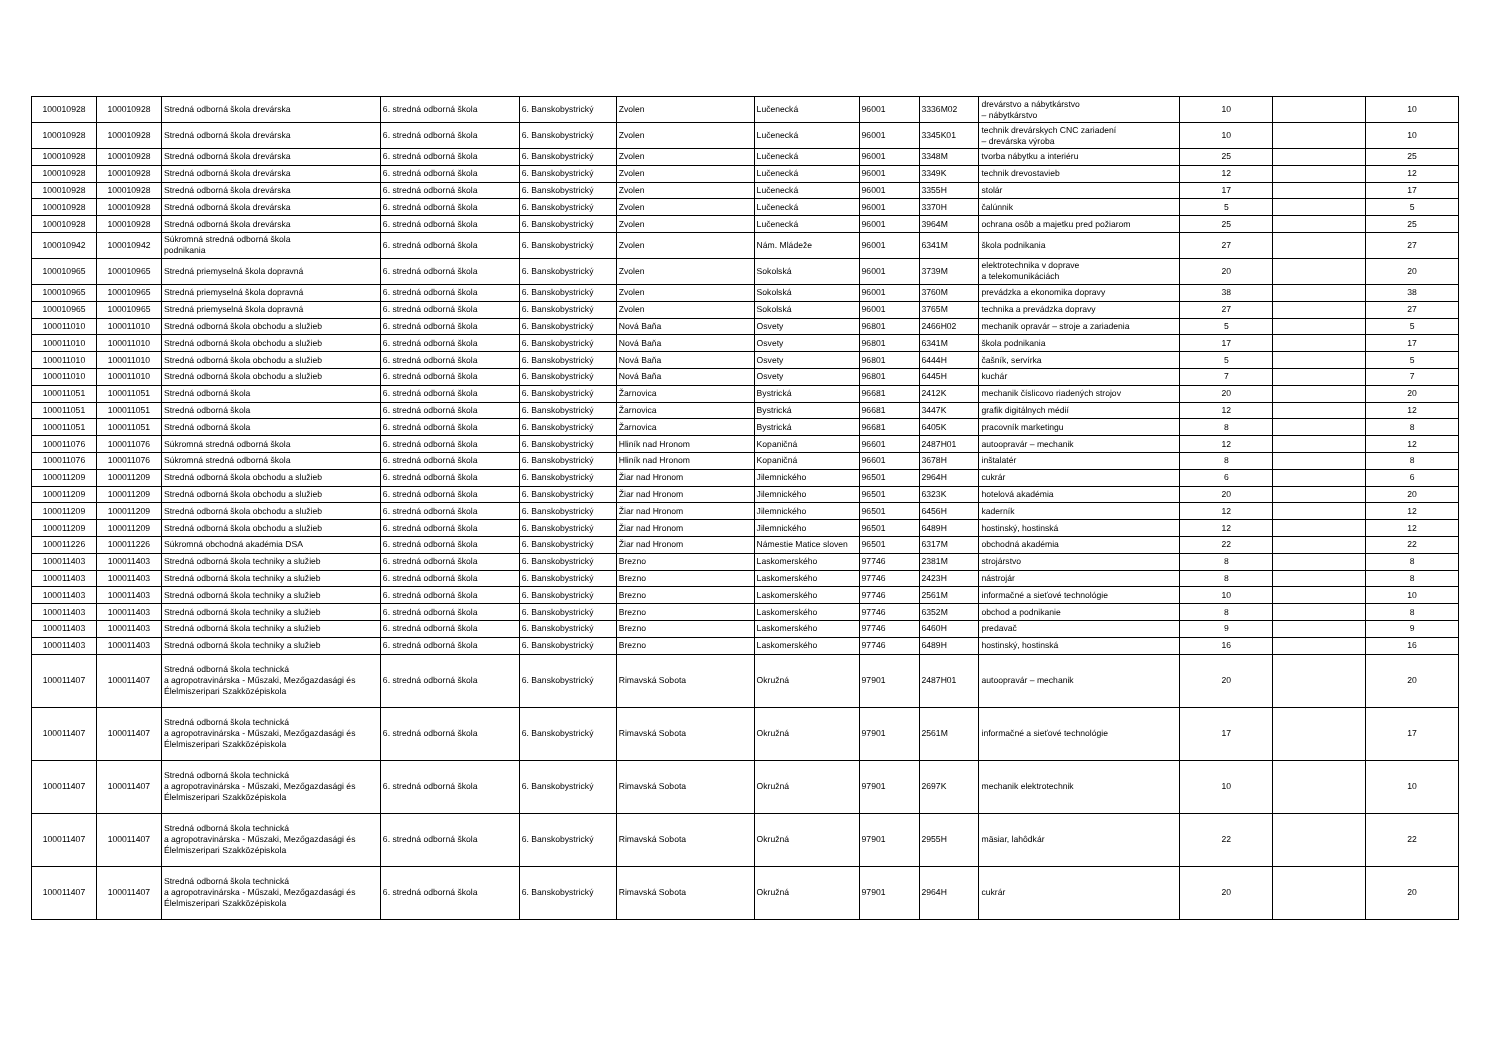| 100010928 | 100010928 | Stredná odborná škola drevárska | 6. stredná odborná škola | 6. Banskobystrický | Zvolen | Lučenecká | 96001 | 3336M02 | drevárstvo a nábytkárstvo – nábytkárstvo | 10 | | 10 |
| 100010928 | 100010928 | Stredná odborná škola drevárska | 6. stredná odborná škola | 6. Banskobystrický | Zvolen | Lučenecká | 96001 | 3345K01 | technik drevárskych CNC zariadení – drevárska výroba | 10 | | 10 |
| 100010928 | 100010928 | Stredná odborná škola drevárska | 6. stredná odborná škola | 6. Banskobystrický | Zvolen | Lučenecká | 96001 | 3348M | tvorba nábytku a interiéru | 25 | | 25 |
| 100010928 | 100010928 | Stredná odborná škola drevárska | 6. stredná odborná škola | 6. Banskobystrický | Zvolen | Lučenecká | 96001 | 3349K | technik drevostavieb | 12 | | 12 |
| 100010928 | 100010928 | Stredná odborná škola drevárska | 6. stredná odborná škola | 6. Banskobystrický | Zvolen | Lučenecká | 96001 | 3355H | stolár | 17 | | 17 |
| 100010928 | 100010928 | Stredná odborná škola drevárska | 6. stredná odborná škola | 6. Banskobystrický | Zvolen | Lučenecká | 96001 | 3370H | čalúnnik | 5 | | 5 |
| 100010928 | 100010928 | Stredná odborná škola drevárska | 6. stredná odborná škola | 6. Banskobystrický | Zvolen | Lučenecká | 96001 | 3964M | ochrana osôb a majetku pred požiarom | 25 | | 25 |
| 100010942 | 100010942 | Súkromná stredná odborná škola podnikania | 6. stredná odborná škola | 6. Banskobystrický | Zvolen | Nám. Mládeže | 96001 | 6341M | škola podnikania | 27 | | 27 |
| 100010965 | 100010965 | Stredná priemyselná škola dopravná | 6. stredná odborná škola | 6. Banskobystrický | Zvolen | Sokolská | 96001 | 3739M | elektrotechnika v doprave a telekomunikáciách | 20 | | 20 |
| 100010965 | 100010965 | Stredná priemyselná škola dopravná | 6. stredná odborná škola | 6. Banskobystrický | Zvolen | Sokolská | 96001 | 3760M | prevádzka a ekonomika dopravy | 38 | | 38 |
| 100010965 | 100010965 | Stredná priemyselná škola dopravná | 6. stredná odborná škola | 6. Banskobystrický | Zvolen | Sokolská | 96001 | 3765M | technika a prevádzka dopravy | 27 | | 27 |
| 100011010 | 100011010 | Stredná odborná škola obchodu a služieb | 6. stredná odborná škola | 6. Banskobystrický | Nová Baňa | Osvety | 96801 | 2466H02 | mechanik opravár – stroje a zariadenia | 5 | | 5 |
| 100011010 | 100011010 | Stredná odborná škola obchodu a služieb | 6. stredná odborná škola | 6. Banskobystrický | Nová Baňa | Osvety | 96801 | 6341M | škola podnikania | 17 | | 17 |
| 100011010 | 100011010 | Stredná odborná škola obchodu a služieb | 6. stredná odborná škola | 6. Banskobystrický | Nová Baňa | Osvety | 96801 | 6444H | čašník, servírka | 5 | | 5 |
| 100011010 | 100011010 | Stredná odborná škola obchodu a služieb | 6. stredná odborná škola | 6. Banskobystrický | Nová Baňa | Osvety | 96801 | 6445H | kuchár | 7 | | 7 |
| 100011051 | 100011051 | Stredná odborná škola | 6. stredná odborná škola | 6. Banskobystrický | Žarnovica | Bystrická | 96681 | 2412K | mechanik číslicovo riadených strojov | 20 | | 20 |
| 100011051 | 100011051 | Stredná odborná škola | 6. stredná odborná škola | 6. Banskobystrický | Žarnovica | Bystrická | 96681 | 3447K | grafik digitálnych médií | 12 | | 12 |
| 100011051 | 100011051 | Stredná odborná škola | 6. stredná odborná škola | 6. Banskobystrický | Žarnovica | Bystrická | 96681 | 6405K | pracovník marketingu | 8 | | 8 |
| 100011076 | 100011076 | Súkromná stredná odborná škola | 6. stredná odborná škola | 6. Banskobystrický | Hliník nad Hronom | Kopaničná | 96601 | 2487H01 | autoopravár – mechanik | 12 | | 12 |
| 100011076 | 100011076 | Súkromná stredná odborná škola | 6. stredná odborná škola | 6. Banskobystrický | Hliník nad Hronom | Kopaničná | 96601 | 3678H | inštalatér | 8 | | 8 |
| 100011209 | 100011209 | Stredná odborná škola obchodu a služieb | 6. stredná odborná škola | 6. Banskobystrický | Žiar nad Hronom | Jilemnického | 96501 | 2964H | cukrár | 6 | | 6 |
| 100011209 | 100011209 | Stredná odborná škola obchodu a služieb | 6. stredná odborná škola | 6. Banskobystrický | Žiar nad Hronom | Jilemnického | 96501 | 6323K | hotelová akadémia | 20 | | 20 |
| 100011209 | 100011209 | Stredná odborná škola obchodu a služieb | 6. stredná odborná škola | 6. Banskobystrický | Žiar nad Hronom | Jilemnického | 96501 | 6456H | kaderník | 12 | | 12 |
| 100011209 | 100011209 | Stredná odborná škola obchodu a služieb | 6. stredná odborná škola | 6. Banskobystrický | Žiar nad Hronom | Jilemnického | 96501 | 6489H | hostinský, hostinská | 12 | | 12 |
| 100011226 | 100011226 | Súkromná obchodná akadémia DSA | 6. stredná odborná škola | 6. Banskobystrický | Žiar nad Hronom | Námestie Matice sloven | 96501 | 6317M | obchodná akadémia | 22 | | 22 |
| 100011403 | 100011403 | Stredná odborná škola techniky a služieb | 6. stredná odborná škola | 6. Banskobystrický | Brezno | Laskomerského | 97746 | 2381M | strojárstvo | 8 | | 8 |
| 100011403 | 100011403 | Stredná odborná škola techniky a služieb | 6. stredná odborná škola | 6. Banskobystrický | Brezno | Laskomerského | 97746 | 2423H | nástrojár | 8 | | 8 |
| 100011403 | 100011403 | Stredná odborná škola techniky a služieb | 6. stredná odborná škola | 6. Banskobystrický | Brezno | Laskomerského | 97746 | 2561M | informačné a sieťové technológie | 10 | | 10 |
| 100011403 | 100011403 | Stredná odborná škola techniky a služieb | 6. stredná odborná škola | 6. Banskobystrický | Brezno | Laskomerského | 97746 | 6352M | obchod a podnikanie | 8 | | 8 |
| 100011403 | 100011403 | Stredná odborná škola techniky a služieb | 6. stredná odborná škola | 6. Banskobystrický | Brezno | Laskomerského | 97746 | 6460H | predavač | 9 | | 9 |
| 100011403 | 100011403 | Stredná odborná škola techniky a služieb | 6. stredná odborná škola | 6. Banskobystrický | Brezno | Laskomerského | 97746 | 6489H | hostinský, hostinská | 16 | | 16 |
| 100011407 | 100011407 | Stredná odborná škola technická a agropotravinárska - Műszaki, Mezőgazdasági és Élelmiszeripari Szakközépiskola | 6. stredná odborná škola | 6. Banskobystrický | Rimavská Sobota | Okružná | 97901 | 2487H01 | autoopravár – mechanik | 20 | | 20 |
| 100011407 | 100011407 | Stredná odborná škola technická a agropotravinárska - Műszaki, Mezőgazdasági és Élelmiszeripari Szakközépiskola | 6. stredná odborná škola | 6. Banskobystrický | Rimavská Sobota | Okružná | 97901 | 2561M | informačné a sieťové technológie | 17 | | 17 |
| 100011407 | 100011407 | Stredná odborná škola technická a agropotravinárska - Műszaki, Mezőgazdasági és Élelmiszeripari Szakközépiskola | 6. stredná odborná škola | 6. Banskobystrický | Rimavská Sobota | Okružná | 97901 | 2697K | mechanik elektrotechnik | 10 | | 10 |
| 100011407 | 100011407 | Stredná odborná škola technická a agropotravinárska - Műszaki, Mezőgazdasági és Élelmiszeripari Szakközépiskola | 6. stredná odborná škola | 6. Banskobystrický | Rimavská Sobota | Okružná | 97901 | 2955H | mäsiar, lahôdkár | 22 | | 22 |
| 100011407 | 100011407 | Stredná odborná škola technická a agropotravinárska - Műszaki, Mezőgazdasági és Élelmiszeripari Szakközépiskola | 6. stredná odborná škola | 6. Banskobystrický | Rimavská Sobota | Okružná | 97901 | 2964H | cukrár | 20 | | 20 |